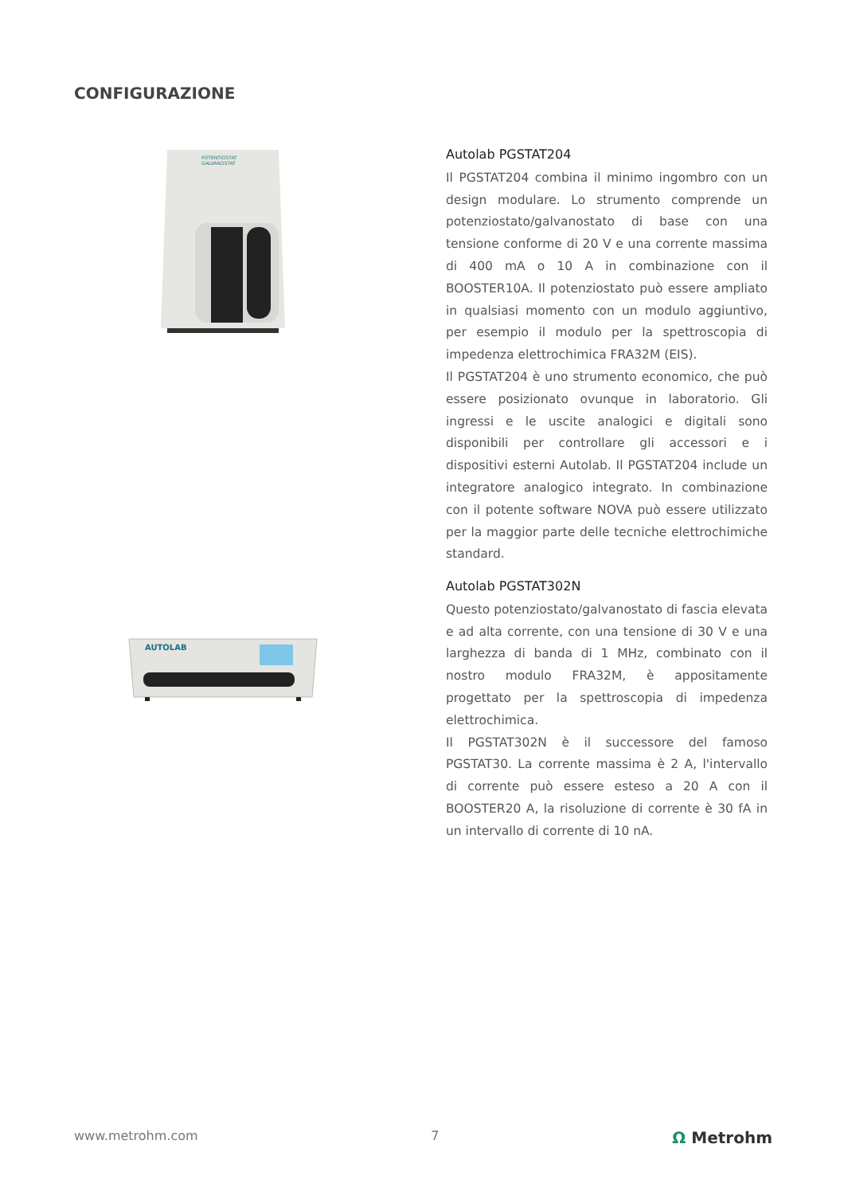CONFIGURAZIONE
POTENTIOSTAT
GALVANOSTAT
Autolab PGSTAT204
Il PGSTAT204 combina il minimo ingombro con un design modulare. Lo strumento comprende un potenziostato/galvanostato di base con una tensione conforme di 20 V e una corrente massima di 400 mA o 10 A in combinazione con il BOOSTER10A. Il potenziostato può essere ampliato in qualsiasi momento con un modulo aggiuntivo, per esempio il modulo per la spettroscopia di impedenza elettrochimica FRA32M (EIS).
Il PGSTAT204 è uno strumento economico, che può essere posizionato ovunque in laboratorio. Gli ingressi e le uscite analogici e digitali sono disponibili per controllare gli accessori e i dispositivi esterni Autolab. Il PGSTAT204 include un integratore analogico integrato. In combinazione con il potente software NOVA può essere utilizzato per la maggior parte delle tecniche elettrochimiche standard.
AUTOLAB
Autolab PGSTAT302N
Questo potenziostato/galvanostato di fascia elevata e ad alta corrente, con una tensione di 30 V e una larghezza di banda di 1 MHz, combinato con il nostro modulo FRA32M, è appositamente progettato per la spettroscopia di impedenza elettrochimica.
Il PGSTAT302N è il successore del famoso PGSTAT30. La corrente massima è 2 A, l'intervallo di corrente può essere esteso a 20 A con il BOOSTER20 A, la risoluzione di corrente è 30 fA in un intervallo di corrente di 10 nA.
www.metrohm.com 7 Ω Metrohm